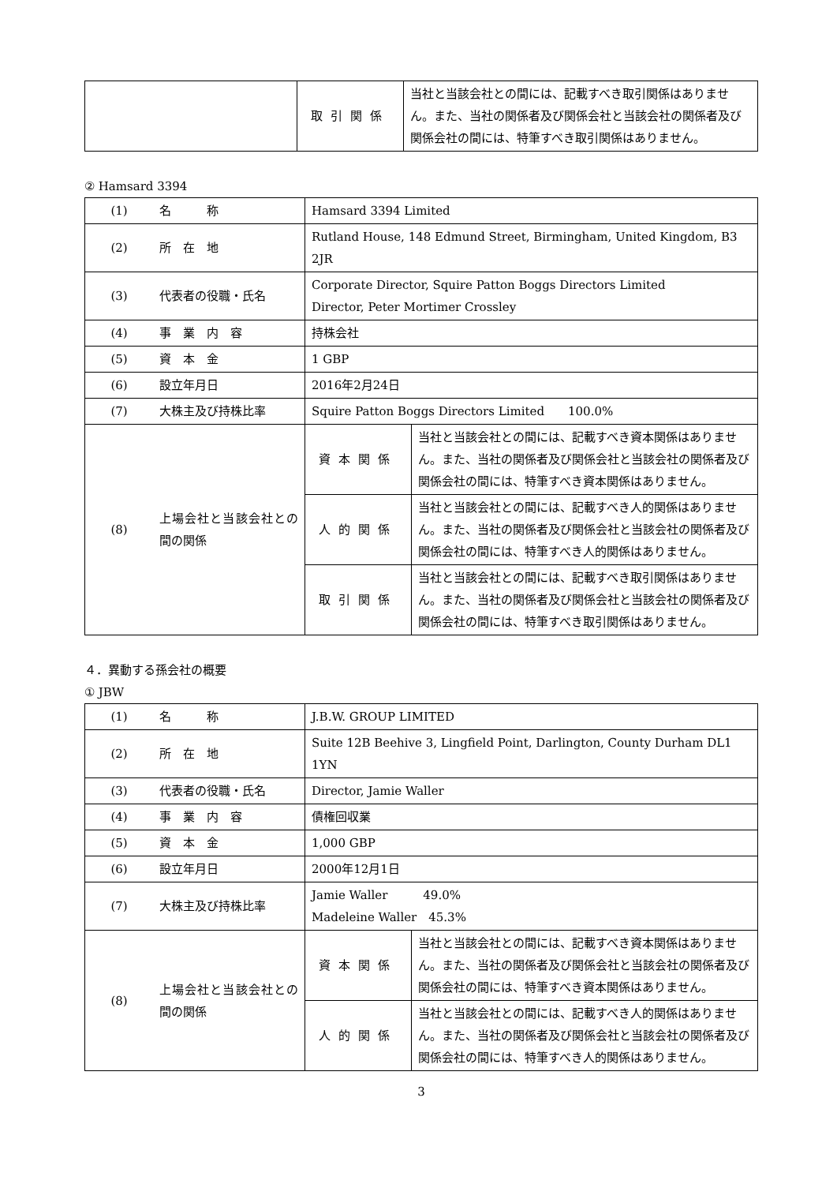| | 取引関係 | 当社と当該会社との間には、記載すべき取引関係はありません。また、当社の関係者及び関係会社と当該会社の関係者及び関係会社の間には、特筆すべき取引関係はありません。 |
② Hamsard 3394
| (1) | 名 称 | Hamsard 3394 Limited | |
| (2) | 所 在 地 | Rutland House, 148 Edmund Street, Birmingham, United Kingdom, B3 2JR | |
| (3) | 代表者の役職・氏名 | Corporate Director, Squire Patton Boggs Directors Limited Director, Peter Mortimer Crossley | |
| (4) | 事 業 内 容 | 持株会社 | |
| (5) | 資 本 金 | 1 GBP | |
| (6) | 設立年月日 | 2016年2月24日 | |
| (7) | 大株主及び持株比率 | Squire Patton Boggs Directors Limited 100.0% | |
| (8) | 上場会社と当該会社との間の関係 | 資本関係 | 当社と当該会社との間には、記載すべき資本関係はありません。また、当社の関係者及び関係会社と当該会社の関係者及び関係会社の間には、特筆すべき資本関係はありません。 |
| | | 人的関係 | 当社と当該会社との間には、記載すべき人的関係はありません。また、当社の関係者及び関係会社と当該会社の関係者及び関係会社の間には、特筆すべき人的関係はありません。 |
| | | 取引関係 | 当社と当該会社との間には、記載すべき取引関係はありません。また、当社の関係者及び関係会社と当該会社の関係者及び関係会社の間には、特筆すべき取引関係はありません。 |
４．異動する孫会社の概要
① JBW
| (1) | 名 称 | J.B.W. GROUP LIMITED | |
| (2) | 所 在 地 | Suite 12B Beehive 3, Lingfield Point, Darlington, County Durham DL1 1YN | |
| (3) | 代表者の役職・氏名 | Director, Jamie Waller | |
| (4) | 事 業 内 容 | 債権回収業 | |
| (5) | 資 本 金 | 1,000 GBP | |
| (6) | 設立年月日 | 2000年12月1日 | |
| (7) | 大株主及び持株比率 | Jamie Waller 49.0% Madeleine Waller 45.3% | |
| (8) | 上場会社と当該会社との間の関係 | 資本関係 | 当社と当該会社との間には、記載すべき資本関係はありません。また、当社の関係者及び関係会社と当該会社の関係者及び関係会社の間には、特筆すべき資本関係はありません。 |
| | | 人的関係 | 当社と当該会社との間には、記載すべき人的関係はありません。また、当社の関係者及び関係会社と当該会社の関係者及び関係会社の間には、特筆すべき人的関係はありません。 |
3